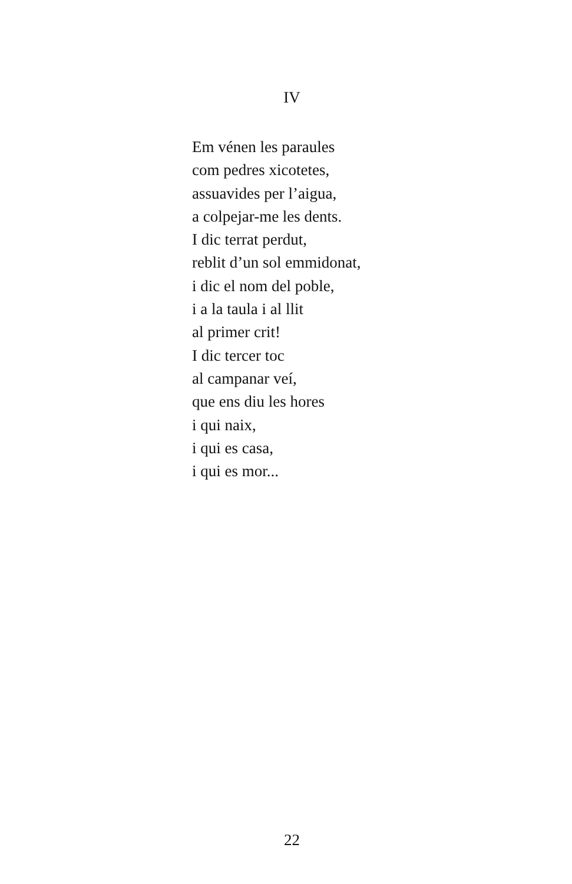IV
Em vénen les paraules
com pedres xicotetes,
assuavides per l’aigua,
a colpejar-me les dents.
I dic terrat perdut,
reblit d’un sol emmidonat,
i dic el nom del poble,
i a la taula i al llit
al primer crit!
I dic tercer toc
al campanar veí,
que ens diu les hores
i qui naix,
i qui es casa,
i qui es mor...
22